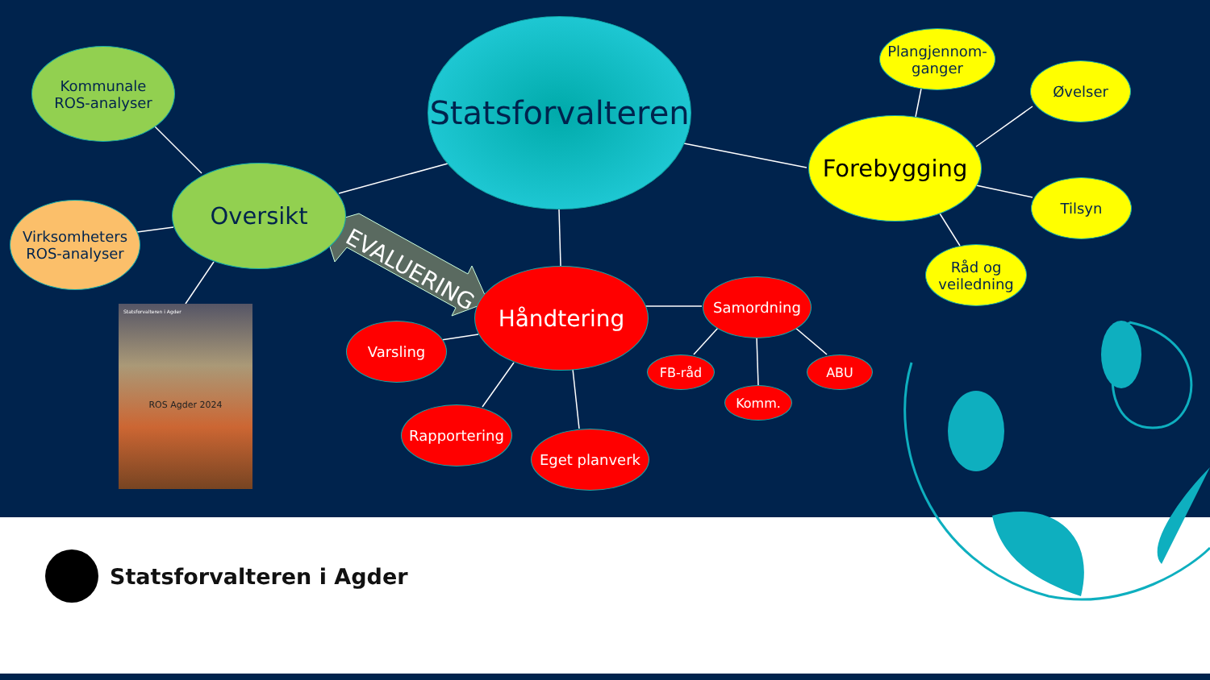Kommunale
ROS-analyser
Virksomheters
ROS-analyser
Oversikt
Statsforvalteren
Forebygging
Plangjennom-
ganger
Øvelser
Tilsyn
Råd og
veiledning
Håndtering Samordning
Varsling
FB-råd ABU
Komm.
Rapportering
Eget planverk
EVALUERING
Statsforvalteren i Agder
ROS Agder 2024
Statsforvalteren i Agder